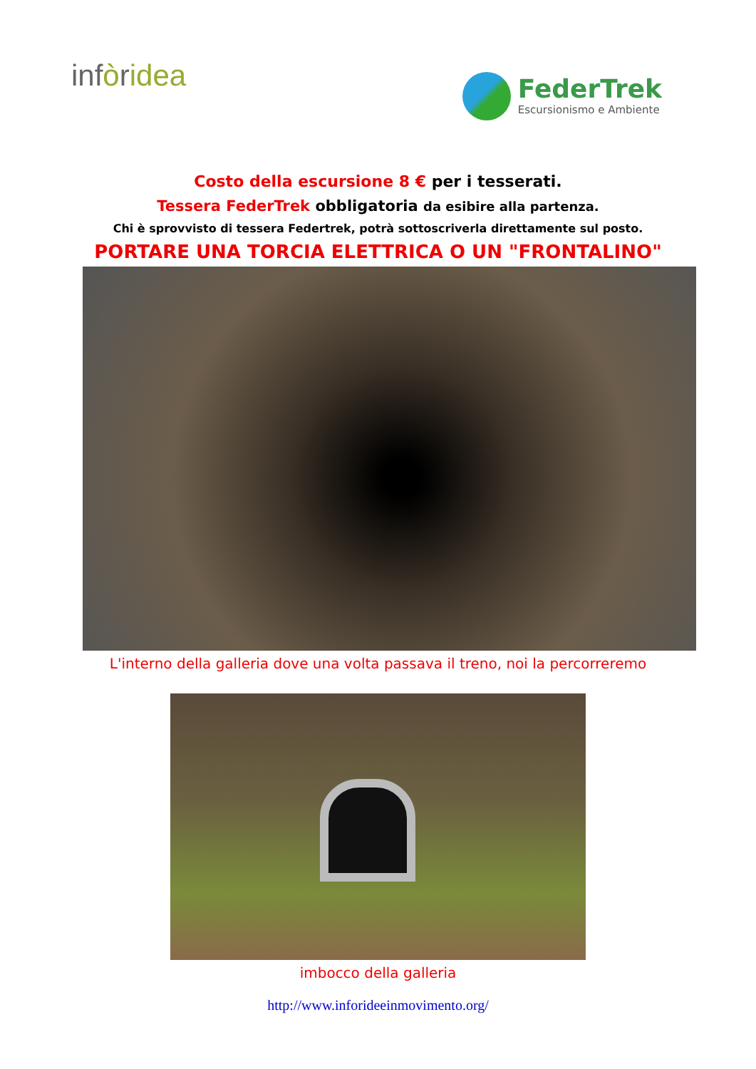infòridea
FederTrek
Escursionismo e Ambiente
Costo della escursione 8 € per i tesserati.
Tessera FederTrek obbligatoria da esibire alla partenza.
Chi è sprovvisto di tessera Federtrek, potrà sottoscriverla direttamente sul posto.
PORTARE UNA TORCIA ELETTRICA O UN "FRONTALINO"
L'interno della galleria dove una volta passava il treno, noi la percorreremo
imbocco della galleria
http://www.inforideeinmovimento.org/